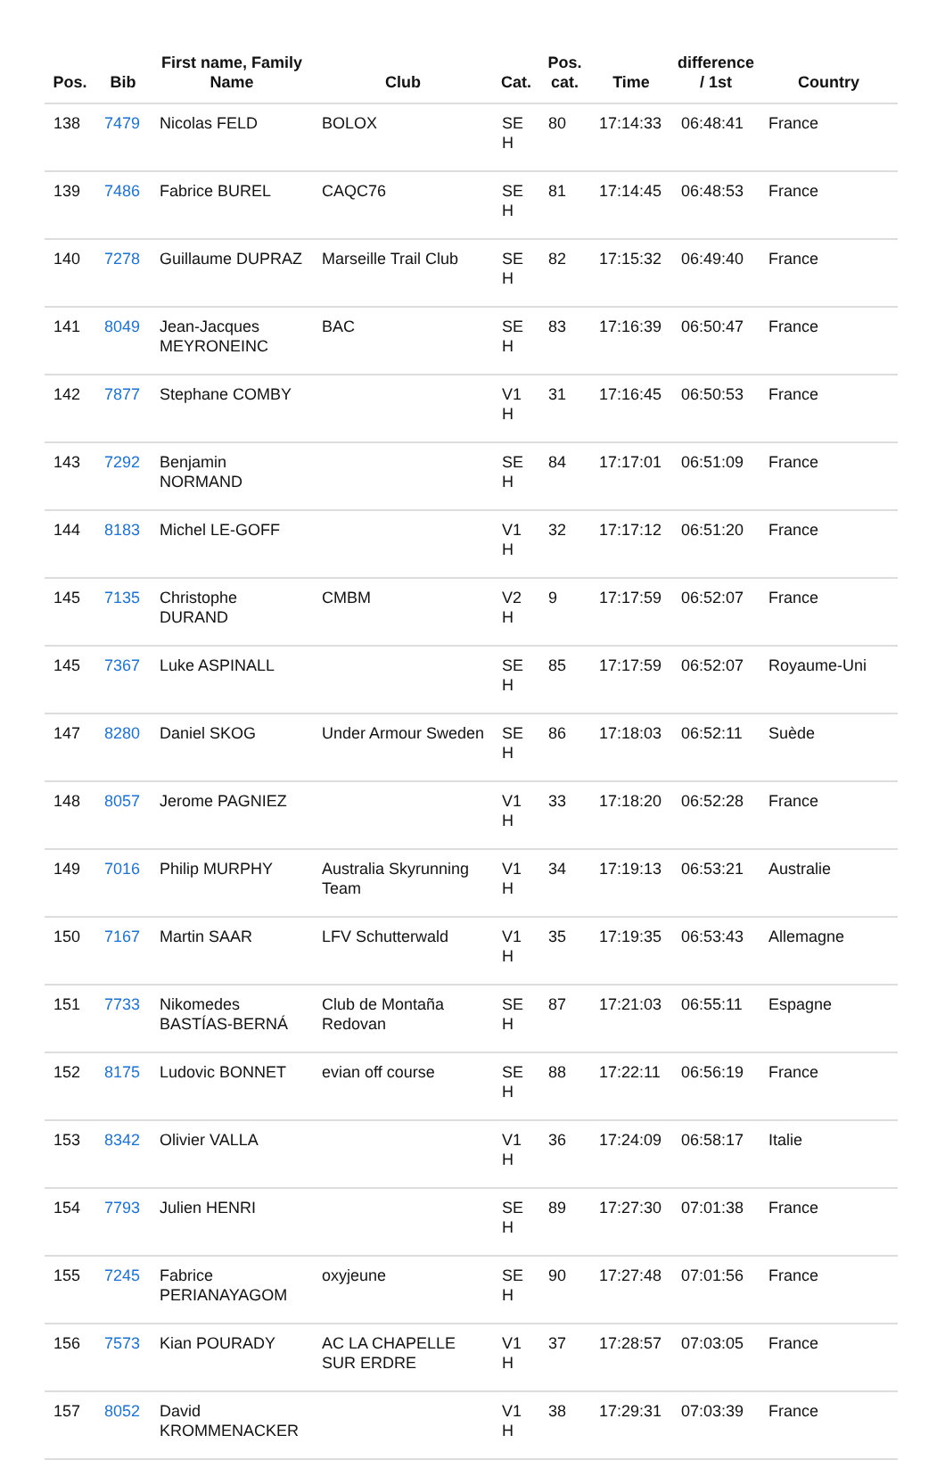| Pos. | Bib | First name, Family Name | Club | Cat. | Pos. cat. | Time | difference / 1st | Country |
| --- | --- | --- | --- | --- | --- | --- | --- | --- |
| 138 | 7479 | Nicolas FELD | BOLOX | SE H | 80 | 17:14:33 | 06:48:41 | France |
| 139 | 7486 | Fabrice BUREL | CAQC76 | SE H | 81 | 17:14:45 | 06:48:53 | France |
| 140 | 7278 | Guillaume DUPRAZ | Marseille Trail Club | SE H | 82 | 17:15:32 | 06:49:40 | France |
| 141 | 8049 | Jean-Jacques MEYRONEINC | BAC | SE H | 83 | 17:16:39 | 06:50:47 | France |
| 142 | 7877 | Stephane COMBY | | V1 H | 31 | 17:16:45 | 06:50:53 | France |
| 143 | 7292 | Benjamin NORMAND | | SE H | 84 | 17:17:01 | 06:51:09 | France |
| 144 | 8183 | Michel LE-GOFF | | V1 H | 32 | 17:17:12 | 06:51:20 | France |
| 145 | 7135 | Christophe DURAND | CMBM | V2 H | 9 | 17:17:59 | 06:52:07 | France |
| 145 | 7367 | Luke ASPINALL | | SE H | 85 | 17:17:59 | 06:52:07 | Royaume-Uni |
| 147 | 8280 | Daniel SKOG | Under Armour Sweden | SE H | 86 | 17:18:03 | 06:52:11 | Suède |
| 148 | 8057 | Jerome PAGNIEZ | | V1 H | 33 | 17:18:20 | 06:52:28 | France |
| 149 | 7016 | Philip MURPHY | Australia Skyrunning Team | V1 H | 34 | 17:19:13 | 06:53:21 | Australie |
| 150 | 7167 | Martin SAAR | LFV Schutterwald | V1 H | 35 | 17:19:35 | 06:53:43 | Allemagne |
| 151 | 7733 | Nikomedes BASTÍAS-BERNÁ | Club de Montaña Redovan | SE H | 87 | 17:21:03 | 06:55:11 | Espagne |
| 152 | 8175 | Ludovic BONNET | evian off course | SE H | 88 | 17:22:11 | 06:56:19 | France |
| 153 | 8342 | Olivier VALLA | | V1 H | 36 | 17:24:09 | 06:58:17 | Italie |
| 154 | 7793 | Julien HENRI | | SE H | 89 | 17:27:30 | 07:01:38 | France |
| 155 | 7245 | Fabrice PERIANAYAGOM | oxyjeune | SE H | 90 | 17:27:48 | 07:01:56 | France |
| 156 | 7573 | Kian POURADY | AC LA CHAPELLE SUR ERDRE | V1 H | 37 | 17:28:57 | 07:03:05 | France |
| 157 | 8052 | David KROMMENACKER | | V1 H | 38 | 17:29:31 | 07:03:39 | France |